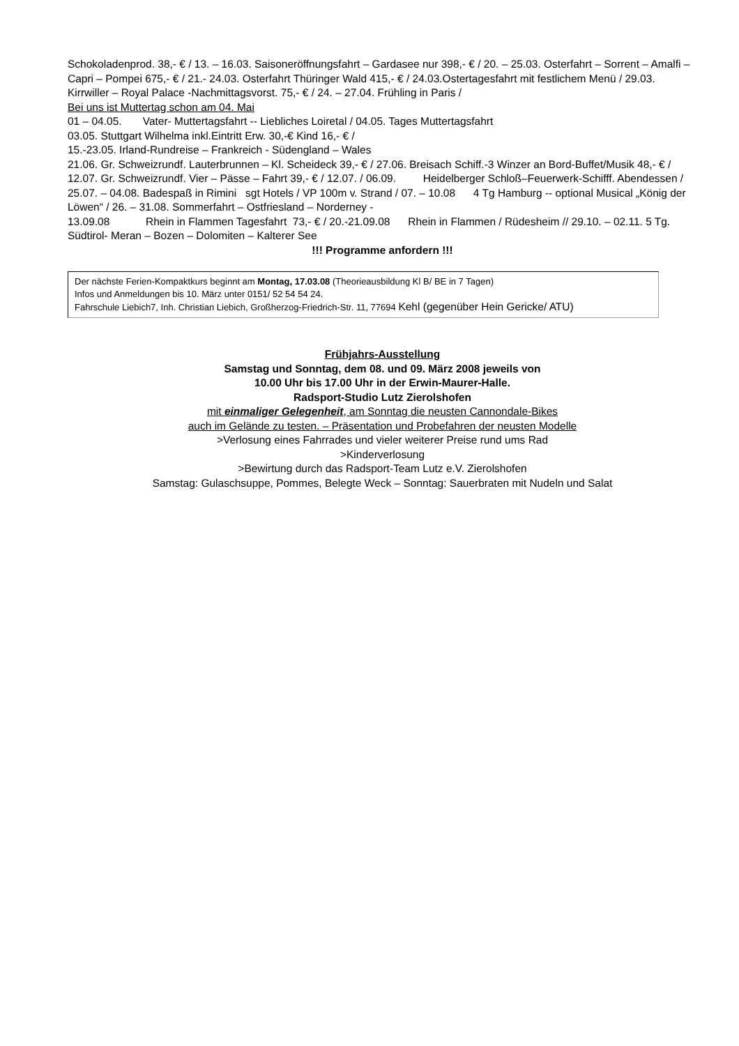Schokoladenprod. 38,- € / 13. – 16.03. Saisoneröffnungsfahrt – Gardasee nur 398,- € / 20. – 25.03. Osterfahrt – Sorrent – Amalfi – Capri – Pompei 675,- € / 21.- 24.03. Osterfahrt Thüringer Wald 415,- € / 24.03.Ostertagesfahrt mit festlichem Menü / 29.03. Kirrwiller – Royal Palace -Nachmittagsvorst. 75,- € / 24. – 27.04. Frühling in Paris /
Bei uns ist Muttertag schon am 04. Mai
01 – 04.05. Vater- Muttertagsfahrt -- Liebliches Loiretal / 04.05. Tages Muttertagsfahrt
03.05. Stuttgart Wilhelma inkl.Eintritt Erw. 30,-€ Kind 16,- € /
15.-23.05. Irland-Rundreise – Frankreich - Südengland – Wales
21.06. Gr. Schweizrundf. Lauterbrunnen – Kl. Scheideck 39,- € / 27.06. Breisach Schiff.-3 Winzer an Bord-Buffet/Musik 48,- € / 12.07. Gr. Schweizrundf. Vier – Pässe – Fahrt 39,- € / 12.07. / 06.09. Heidelberger Schloß–Feuerwerk-Schifff. Abendessen / 25.07. – 04.08. Badespaß in Rimini sgt Hotels / VP 100m v. Strand / 07. – 10.08 4 Tg Hamburg -- optional Musical „König der Löwen“ / 26. – 31.08. Sommerfahrt – Ostfriesland – Norderney -
13.09.08 Rhein in Flammen Tagesfahrt 73,- € / 20.-21.09.08 Rhein in Flammen / Rüdesheim // 29.10. – 02.11. 5 Tg. Südtirol- Meran – Bozen – Dolomiten – Kalterer See
!!! Programme anfordern !!!
Der nächste Ferien-Kompaktkurs beginnt am Montag, 17.03.08 (Theorieausbildung Kl B/ BE in 7 Tagen)
Infos und Anmeldungen bis 10. März unter 0151/ 52 54 54 24.
Fahrschule Liebich7, Inh. Christian Liebich, Großherzog-Friedrich-Str. 11, 77694 Kehl (gegenüber Hein Gericke/ ATU)
Frühjahrs-Ausstellung
Samstag und Sonntag, dem 08. und 09. März 2008 jeweils von
10.00 Uhr bis 17.00 Uhr in der Erwin-Maurer-Halle.
Radsport-Studio Lutz Zierolshofen
mit einmaliger Gelegenheit, am Sonntag die neusten Cannondale-Bikes
auch im Gelände zu testen. – Präsentation und Probefahren der neusten Modelle
>Verlosung eines Fahrrades und vieler weiterer Preise rund ums Rad
>Kinderverlosung
>Bewirtung durch das Radsport-Team Lutz e.V. Zierolshofen
Samstag: Gulaschsuppe, Pommes, Belegte Weck – Sonntag: Sauerbraten mit Nudeln und Salat